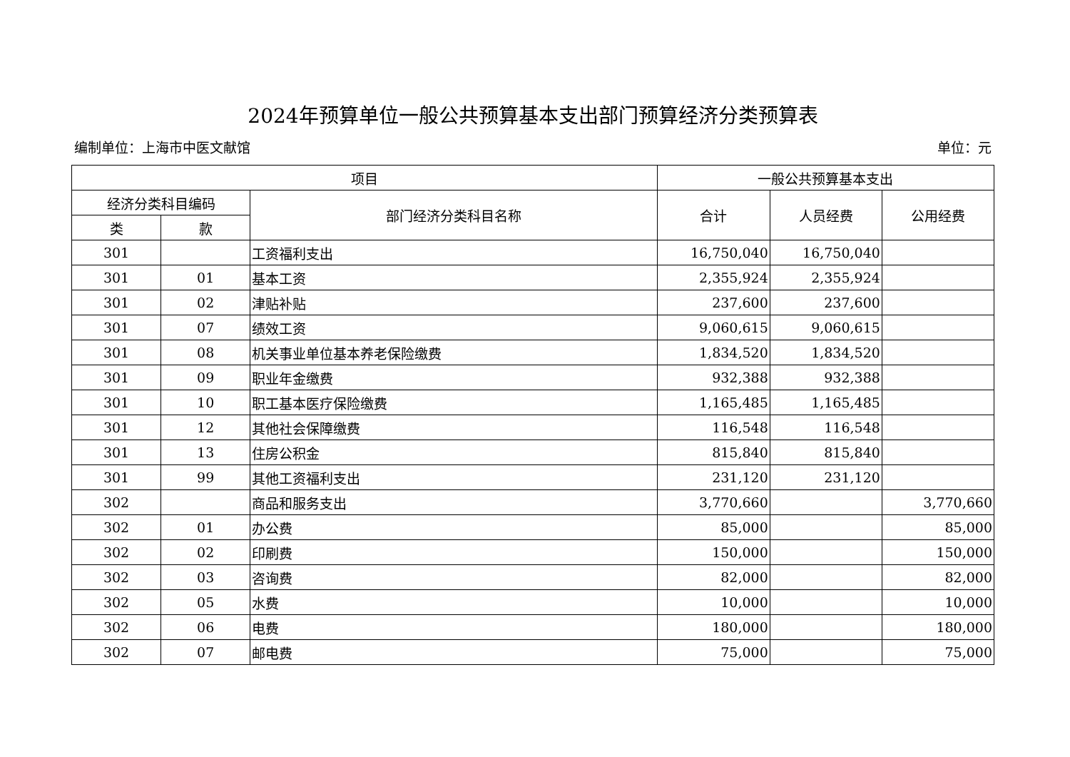2024年预算单位一般公共预算基本支出部门预算经济分类预算表
编制单位：上海市中医文献馆 单位：元
| 项目 | | | 一般公共预算基本支出 | | |
| --- | --- | --- | --- | --- | --- |
| 经济分类科目编码 | | 部门经济分类科目名称 | 合计 | 人员经费 | 公用经费 |
| 类 | 款 | | | | |
| 301 | | 工资福利支出 | 16,750,040 | 16,750,040 | |
| 301 | 01 | 基本工资 | 2,355,924 | 2,355,924 | |
| 301 | 02 | 津贴补贴 | 237,600 | 237,600 | |
| 301 | 07 | 绩效工资 | 9,060,615 | 9,060,615 | |
| 301 | 08 | 机关事业单位基本养老保险缴费 | 1,834,520 | 1,834,520 | |
| 301 | 09 | 职业年金缴费 | 932,388 | 932,388 | |
| 301 | 10 | 职工基本医疗保险缴费 | 1,165,485 | 1,165,485 | |
| 301 | 12 | 其他社会保障缴费 | 116,548 | 116,548 | |
| 301 | 13 | 住房公积金 | 815,840 | 815,840 | |
| 301 | 99 | 其他工资福利支出 | 231,120 | 231,120 | |
| 302 | | 商品和服务支出 | 3,770,660 | | 3,770,660 |
| 302 | 01 | 办公费 | 85,000 | | 85,000 |
| 302 | 02 | 印刷费 | 150,000 | | 150,000 |
| 302 | 03 | 咨询费 | 82,000 | | 82,000 |
| 302 | 05 | 水费 | 10,000 | | 10,000 |
| 302 | 06 | 电费 | 180,000 | | 180,000 |
| 302 | 07 | 邮电费 | 75,000 | | 75,000 |